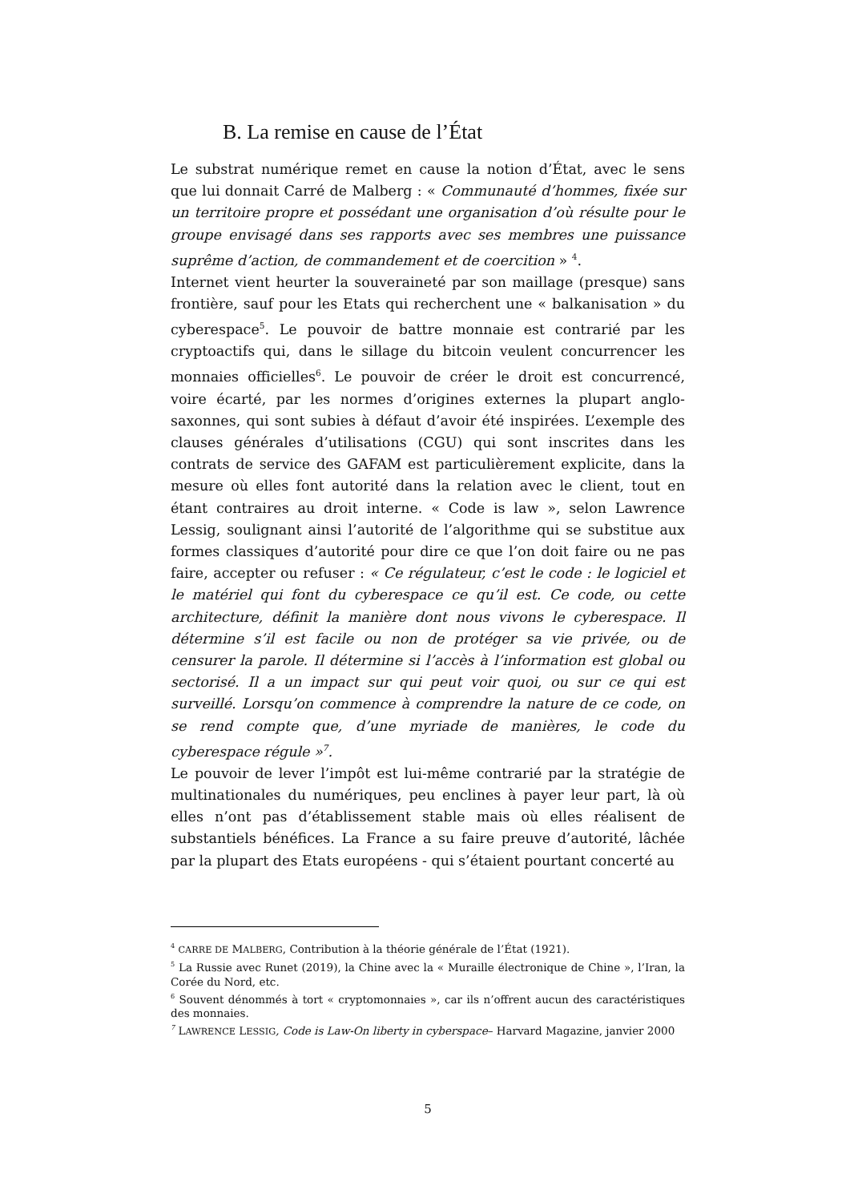B. La remise en cause de l’État
Le substrat numérique remet en cause la notion d’État, avec le sens que lui donnait Carré de Malberg : « Communauté d’hommes, fixée sur un territoire propre et possédant une organisation d’où résulte pour le groupe envisagé dans ses rapports avec ses membres une puissance suprême d’action, de commandement et de coercition » <sup>4</sup>.
Internet vient heurter la souveraineté par son maillage (presque) sans frontière, sauf pour les Etats qui recherchent une « balkanisation » du cyberespace<sup>5</sup>. Le pouvoir de battre monnaie est contrarié par les cryptoactifs qui, dans le sillage du bitcoin veulent concurrencer les monnaies officielles<sup>6</sup>. Le pouvoir de créer le droit est concurrencé, voire écarté, par les normes d’origines externes la plupart anglo-saxonnes, qui sont subies à défaut d’avoir été inspirées. L’exemple des clauses générales d’utilisations (CGU) qui sont inscrites dans les contrats de service des GAFAM est particulièrement explicite, dans la mesure où elles font autorité dans la relation avec le client, tout en étant contraires au droit interne. « Code is law », selon Lawrence Lessig, soulignant ainsi l’autorité de l’algorithme qui se substitue aux formes classiques d’autorité pour dire ce que l’on doit faire ou ne pas faire, accepter ou refuser : « Ce régulateur, c’est le code : le logiciel et le matériel qui font du cyberespace ce qu’il est. Ce code, ou cette architecture, définit la manière dont nous vivons le cyberespace. Il détermine s’il est facile ou non de protéger sa vie privée, ou de censurer la parole. Il détermine si l’accès à l’information est global ou sectorisé. Il a un impact sur qui peut voir quoi, ou sur ce qui est surveillé. Lorsqu’on commence à comprendre la nature de ce code, on se rend compte que, d’une myriade de manières, le code du cyberespace régule »<sup>7</sup>.
Le pouvoir de lever l’impôt est lui-même contrarié par la stratégie de multinationales du numériques, peu enclines à payer leur part, là où elles n’ont pas d’établissement stable mais où elles réalisent de substantiels bénéfices. La France a su faire preuve d’autorité, lâchée par la plupart des Etats européens - qui s’étaient pourtant concerté au
<sup>4</sup> CARRE DE MALBERG, Contribution à la théorie générale de l’État (1921).
<sup>5</sup> La Russie avec Runet (2019), la Chine avec la « Muraille électronique de Chine », l’Iran, la Corée du Nord, etc.
<sup>6</sup> Souvent dénommés à tort « cryptomonnaies », car ils n’offrent aucun des caractéristiques des monnaies.
<sup>7</sup> LAWRENCE LESSIG, Code is Law-On liberty in cyberspace– Harvard Magazine, janvier 2000
5